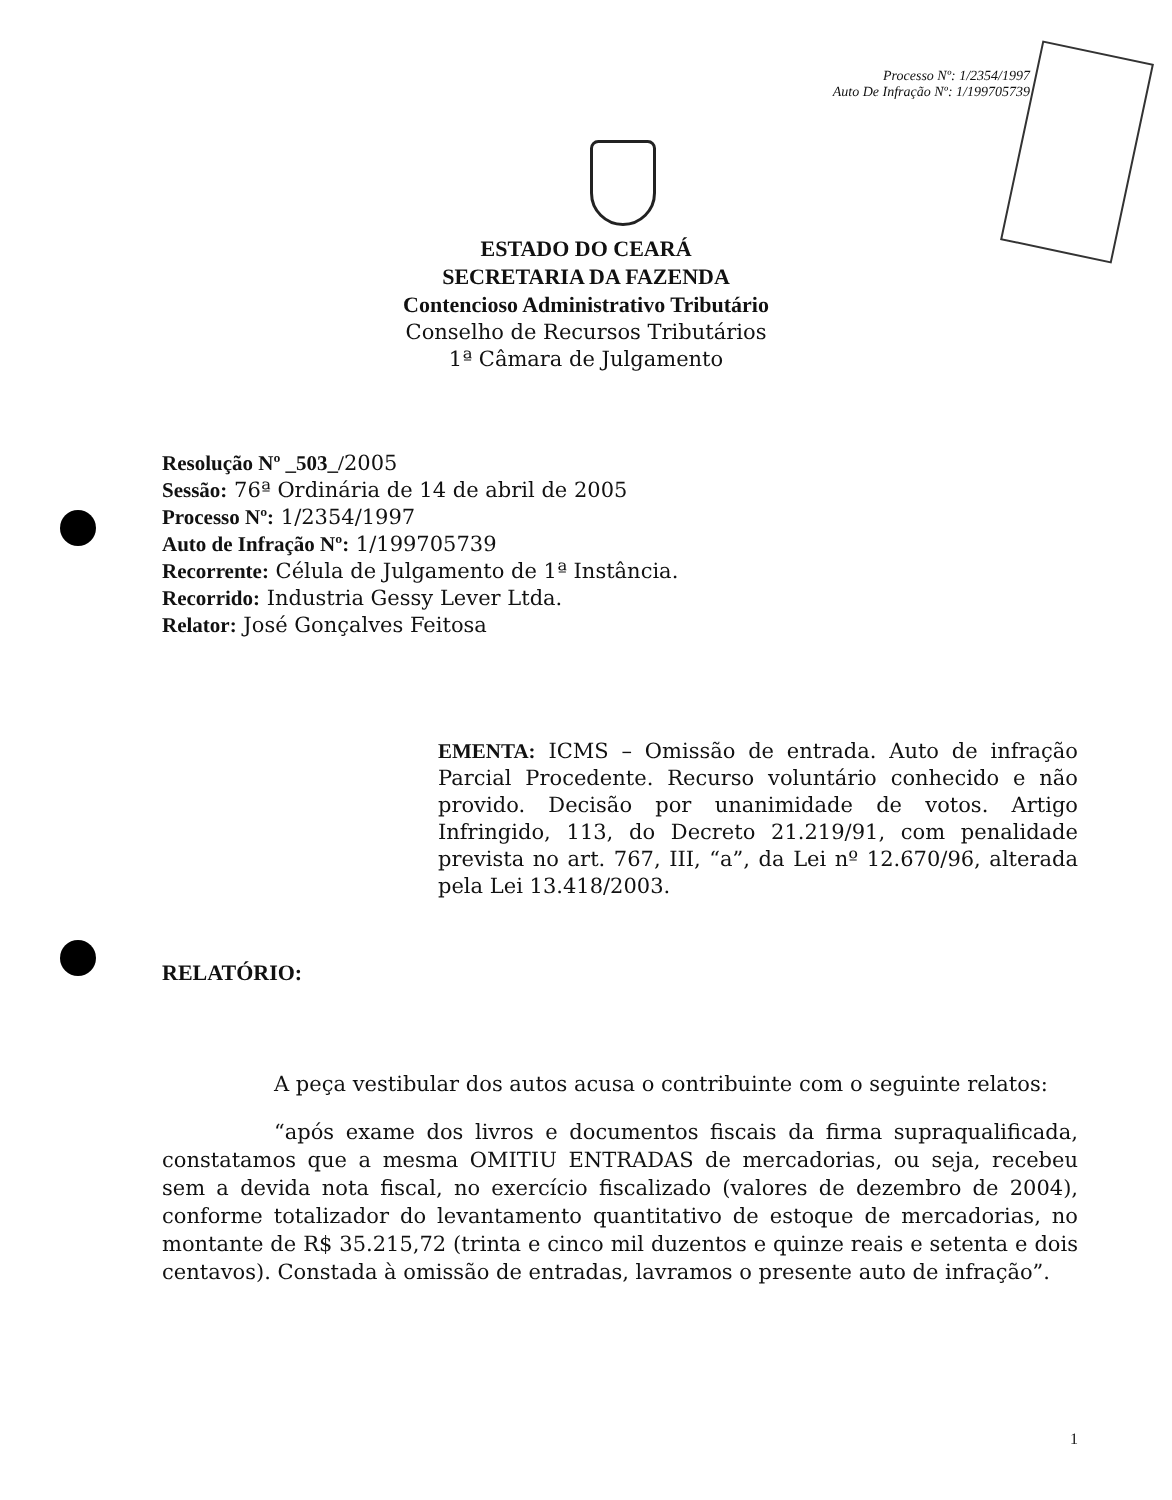Processo Nº: 1/2354/1997
Auto De Infração Nº: 1/199705739
ESTADO DO CEARÁ
SECRETARIA DA FAZENDA
Contencioso Administrativo Tributário
Conselho de Recursos Tributários
1ª Câmara de Julgamento
Resolução Nº _503_/2005
Sessão: 76ª Ordinária de 14 de abril de 2005
Processo Nº: 1/2354/1997
Auto de Infração Nº: 1/199705739
Recorrente: Célula de Julgamento de 1ª Instância.
Recorrido: Industria Gessy Lever Ltda.
Relator: José Gonçalves Feitosa
EMENTA: ICMS – Omissão de entrada. Auto de infração Parcial Procedente. Recurso voluntário conhecido e não provido. Decisão por unanimidade de votos. Artigo Infringido, 113, do Decreto 21.219/91, com penalidade prevista no art. 767, III, “a”, da Lei nº 12.670/96, alterada pela Lei 13.418/2003.
RELATÓRIO:
A peça vestibular dos autos acusa o contribuinte com o seguinte relatos:
“após exame dos livros e documentos fiscais da firma supraqualificada, constatamos que a mesma OMITIU ENTRADAS de mercadorias, ou seja, recebeu sem a devida nota fiscal, no exercício fiscalizado (valores de dezembro de 2004), conforme totalizador do levantamento quantitativo de estoque de mercadorias, no montante de R$ 35.215,72 (trinta e cinco mil duzentos e quinze reais e setenta e dois centavos). Constada à omissão de entradas, lavramos o presente auto de infração”.
1